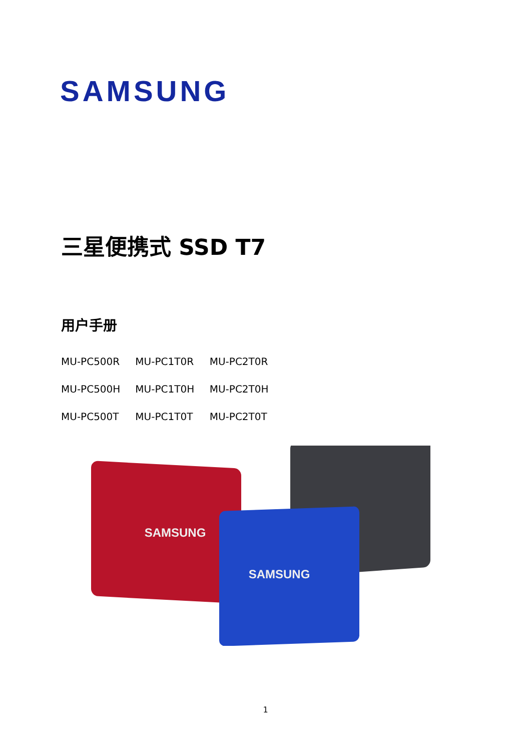SAMSUNG
三星便携式 SSD T7
用户手册
MU-PC500R MU-PC1T0R MU-PC2T0R
MU-PC500H MU-PC1T0H MU-PC2T0H
MU-PC500T MU-PC1T0T MU-PC2T0T
SAMSUNG
SAMSUNG
1